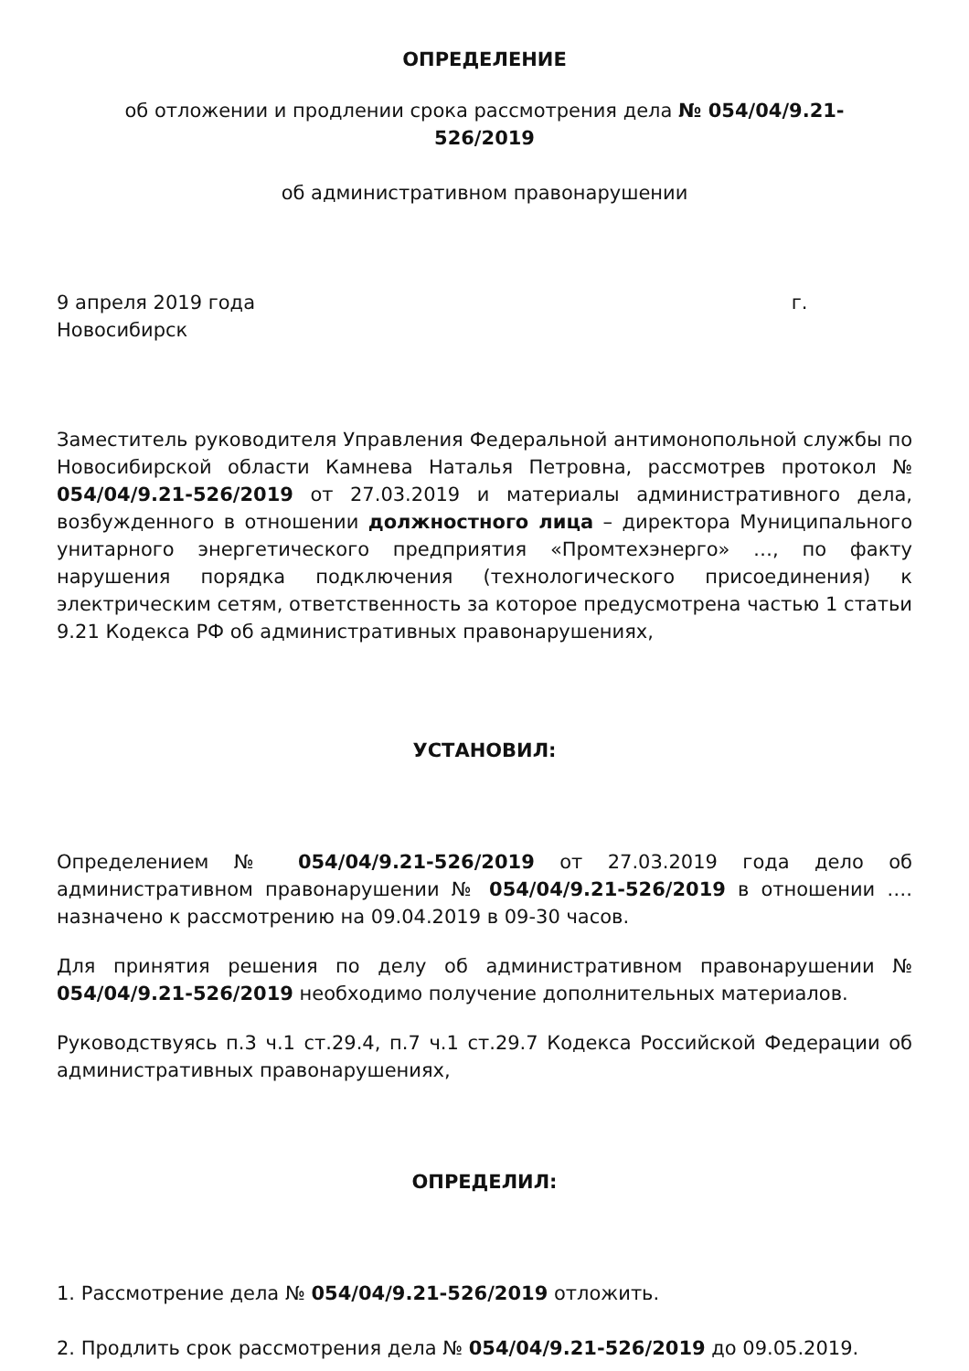ОПРЕДЕЛЕНИЕ
об отложении и продлении срока рассмотрения дела № 054/04/9.21-526/2019
об административном правонарушении
9 апреля 2019 года г.
Новосибирск
Заместитель руководителя Управления Федеральной антимонопольной службы по Новосибирской области Камнева Наталья Петровна, рассмотрев протокол № 054/04/9.21-526/2019 от 27.03.2019 и материалы административного дела, возбужденного в отношении должностного лица – директора Муниципального унитарного энергетического предприятия «Промтехэнерго» …, по факту нарушения порядка подключения (технологического присоединения) к электрическим сетям, ответственность за которое предусмотрена частью 1 статьи 9.21 Кодекса РФ об административных правонарушениях,
УСТАНОВИЛ:
Определением № 054/04/9.21-526/2019 от 27.03.2019 года дело об административном правонарушении № 054/04/9.21-526/2019 в отношении …. назначено к рассмотрению на 09.04.2019 в 09-30 часов.
Для принятия решения по делу об административном правонарушении № 054/04/9.21-526/2019 необходимо получение дополнительных материалов.
Руководствуясь п.3 ч.1 ст.29.4, п.7 ч.1 ст.29.7 Кодекса Российской Федерации об административных правонарушениях,
ОПРЕДЕЛИЛ:
1. Рассмотрение дела № 054/04/9.21-526/2019 отложить.
2. Продлить срок рассмотрения дела № 054/04/9.21-526/2019 до 09.05.2019.